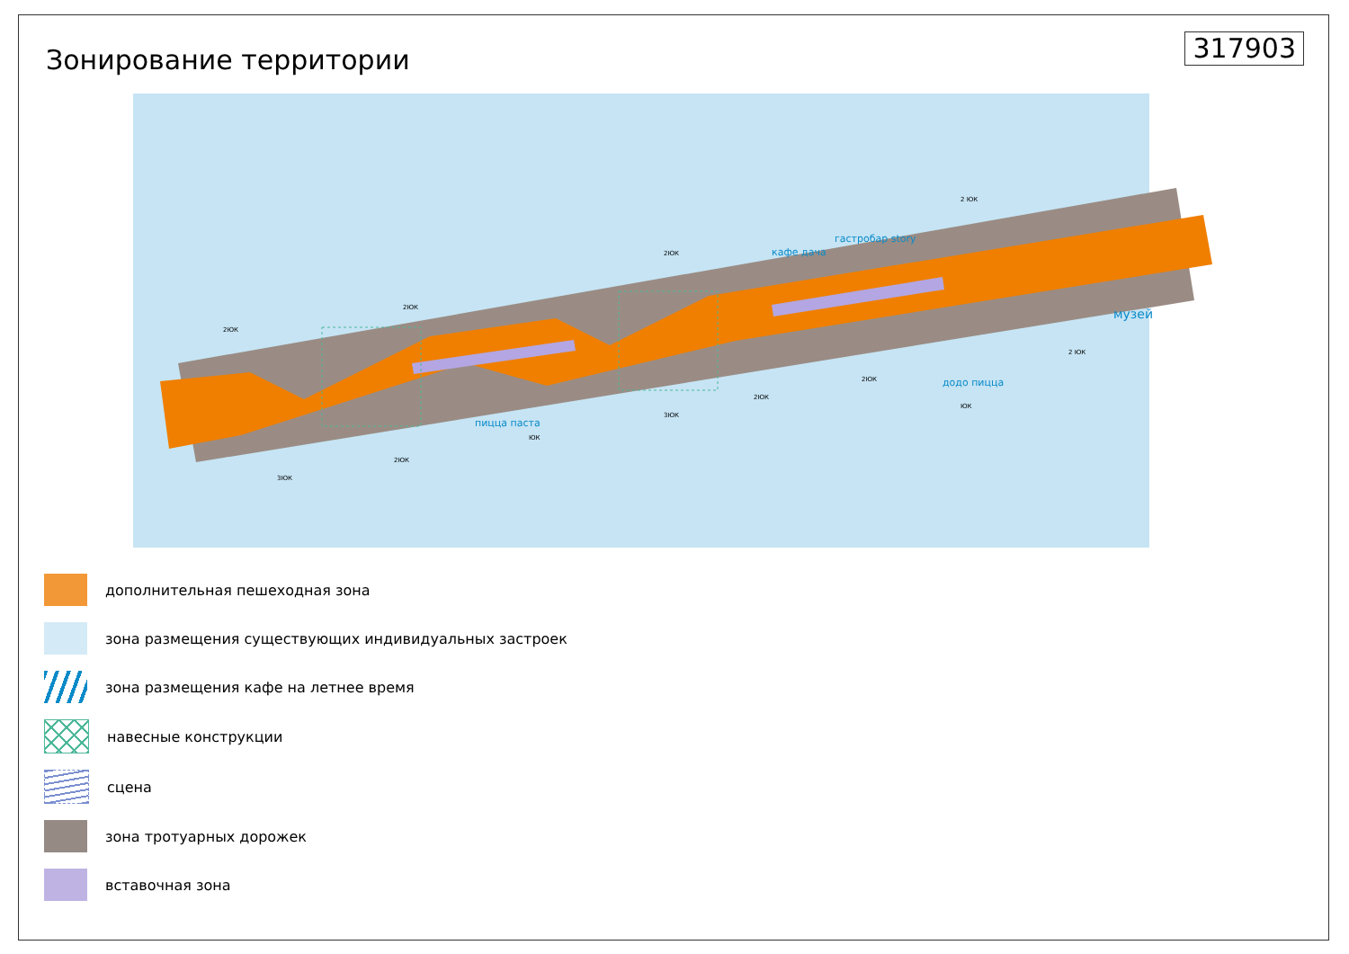Зонирование территории
317903
2ЮК
2ЮК
2ЮК
2 ЮК
кафе дача
гастробар story
пицца паста
додо пицца
музей
3ЮК
3ЮК
2ЮК
2ЮК
2 ЮК
ЮК
ЮК
2ЮК
дополнительная пешеходная зона
зона размещения существующих индивидуальных застроек
зона размещения кафе на летнее время
навесные конструкции
сцена
зона тротуарных дорожек
вставочная зона